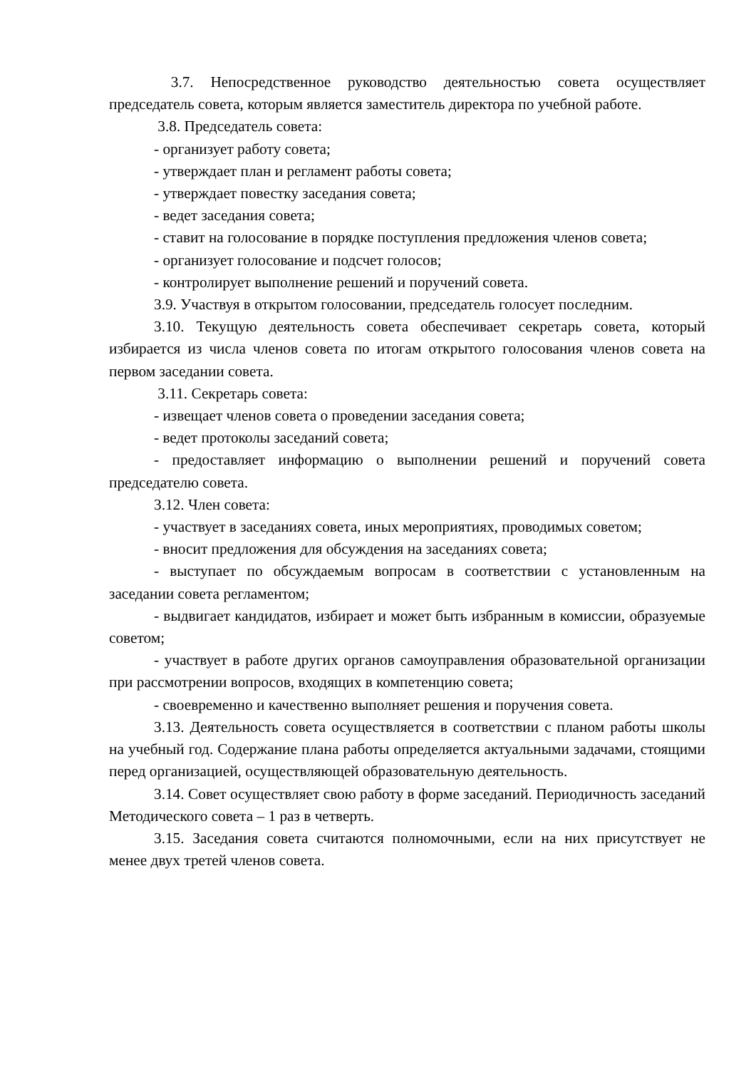3.7. Непосредственное руководство деятельностью совета осуществляет председатель совета, которым является заместитель директора по учебной работе.
3.8. Председатель совета:
- организует работу совета;
- утверждает план и регламент работы совета;
- утверждает повестку заседания совета;
- ведет заседания совета;
- ставит на голосование в порядке поступления предложения членов совета;
- организует голосование и подсчет голосов;
- контролирует выполнение решений и поручений совета.
3.9. Участвуя в открытом голосовании, председатель голосует последним.
3.10. Текущую деятельность совета обеспечивает секретарь совета, который избирается из числа членов совета по итогам открытого голосования членов совета на первом заседании совета.
3.11. Секретарь совета:
- извещает членов совета о проведении заседания совета;
- ведет протоколы заседаний совета;
- предоставляет информацию о выполнении решений и поручений совета председателю совета.
3.12. Член совета:
- участвует в заседаниях совета, иных мероприятиях, проводимых советом;
- вносит предложения для обсуждения на заседаниях совета;
- выступает по обсуждаемым вопросам в соответствии с установленным на заседании совета регламентом;
- выдвигает кандидатов, избирает и может быть избранным в комиссии, образуемые советом;
- участвует в работе других органов самоуправления образовательной организации при рассмотрении вопросов, входящих в компетенцию совета;
- своевременно и качественно выполняет решения и поручения совета.
3.13. Деятельность совета осуществляется в соответствии с планом работы школы на учебный год. Содержание плана работы определяется актуальными задачами, стоящими перед организацией, осуществляющей образовательную деятельность.
3.14. Совет осуществляет свою работу в форме заседаний. Периодичность заседаний Методического совета – 1 раз в четверть.
3.15. Заседания совета считаются полномочными, если на них присутствует не менее двух третей членов совета.